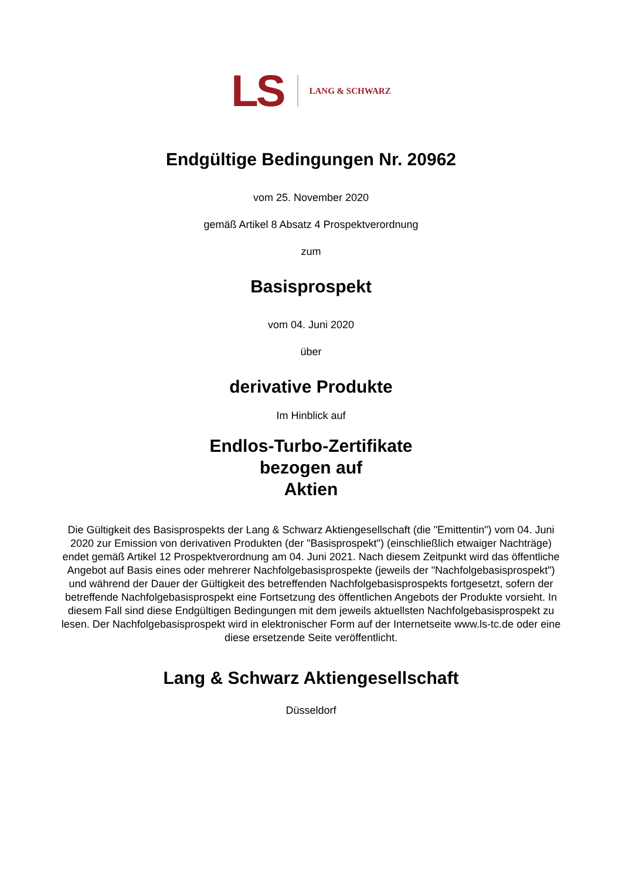LS LANG & SCHWARZ
Endgültige Bedingungen Nr. 20962
vom 25. November 2020
gemäß Artikel 8 Absatz 4 Prospektverordnung
zum
Basisprospekt
vom 04. Juni 2020
über
derivative Produkte
Im Hinblick auf
Endlos-Turbo-Zertifikate
bezogen auf
Aktien
Die Gültigkeit des Basisprospekts der Lang & Schwarz Aktiengesellschaft (die "Emittentin") vom 04. Juni 2020 zur Emission von derivativen Produkten (der "Basisprospekt") (einschließlich etwaiger Nachträge) endet gemäß Artikel 12 Prospektverordnung am 04. Juni 2021. Nach diesem Zeitpunkt wird das öffentliche Angebot auf Basis eines oder mehrerer Nachfolgebasisprospekte (jeweils der "Nachfolgebasisprospekt") und während der Dauer der Gültigkeit des betreffenden Nachfolgebasisprospekts fortgesetzt, sofern der betreffende Nachfolgebasisprospekt eine Fortsetzung des öffentlichen Angebots der Produkte vorsieht. In diesem Fall sind diese Endgültigen Bedingungen mit dem jeweils aktuellsten Nachfolgebasisprospekt zu lesen. Der Nachfolgebasisprospekt wird in elektronischer Form auf der Internetseite www.ls-tc.de oder eine diese ersetzende Seite veröffentlicht.
Lang & Schwarz Aktiengesellschaft
Düsseldorf